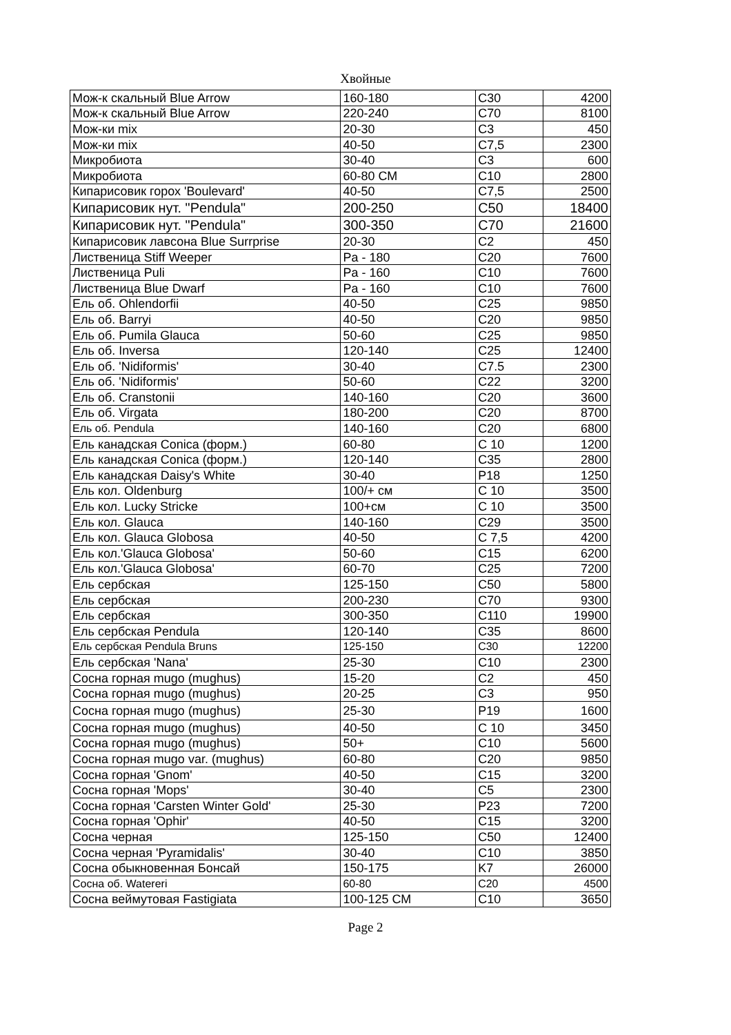Хвойные
| Мож-к скальный Blue Arrow | 160-180 | C30 | 4200 |
| Мож-к скальный Blue Arrow | 220-240 | C70 | 8100 |
| Мож-ки mix | 20-30 | C3 | 450 |
| Мож-ки mix | 40-50 | C7,5 | 2300 |
| Микробиота | 30-40 | C3 | 600 |
| Микробиота | 60-80 СМ | C10 | 2800 |
| Кипарисовик горох 'Boulevard' | 40-50 | C7,5 | 2500 |
| Кипарисовик нут. "Pendula" | 200-250 | C50 | 18400 |
| Кипарисовик нут. "Pendula" | 300-350 | C70 | 21600 |
| Кипарисовик лавсона Blue Surrprise | 20-30 | C2 | 450 |
| Лиственица Stiff Weeper | Pa - 180 | C20 | 7600 |
| Лиственица Puli | Pa - 160 | C10 | 7600 |
| Лиственица Blue Dwarf | Pa - 160 | C10 | 7600 |
| Ель об. Ohlendorfii | 40-50 | C25 | 9850 |
| Ель об. Barryi | 40-50 | C20 | 9850 |
| Ель об. Pumila Glauca | 50-60 | C25 | 9850 |
| Ель об. Inversa | 120-140 | C25 | 12400 |
| Ель об. 'Nidiformis' | 30-40 | C7.5 | 2300 |
| Ель об. 'Nidiformis' | 50-60 | C22 | 3200 |
| Ель об. Cranstonii | 140-160 | C20 | 3600 |
| Ель об. Virgata | 180-200 | C20 | 8700 |
| Ель об. Pendula | 140-160 | C20 | 6800 |
| Ель канадская Conica (форм.) | 60-80 | C 10 | 1200 |
| Ель канадская Conica (форм.) | 120-140 | C35 | 2800 |
| Ель канадская Daisy's White | 30-40 | P18 | 1250 |
| Ель кол. Oldenburg | 100/+ см | C 10 | 3500 |
| Ель кол. Lucky Stricke | 100+см | C 10 | 3500 |
| Ель кол. Glauca | 140-160 | C29 | 3500 |
| Ель кол. Glauca Globosa | 40-50 | C 7,5 | 4200 |
| Ель кол.'Glauca Globosa' | 50-60 | C15 | 6200 |
| Ель кол.'Glauca Globosa' | 60-70 | C25 | 7200 |
| Ель сербская | 125-150 | C50 | 5800 |
| Ель сербская | 200-230 | C70 | 9300 |
| Ель сербская | 300-350 | C110 | 19900 |
| Ель сербская Pendula | 120-140 | C35 | 8600 |
| Ель сербская Pendula Bruns | 125-150 | C30 | 12200 |
| Ель сербская 'Nana' | 25-30 | C10 | 2300 |
| Сосна горная mugo (mughus) | 15-20 | C2 | 450 |
| Сосна горная mugo (mughus) | 20-25 | C3 | 950 |
| Сосна горная mugo (mughus) | 25-30 | P19 | 1600 |
| Сосна горная mugo (mughus) | 40-50 | C 10 | 3450 |
| Сосна горная mugo (mughus) | 50+ | C10 | 5600 |
| Сосна горная mugo var. (mughus) | 60-80 | C20 | 9850 |
| Сосна горная 'Gnom' | 40-50 | C15 | 3200 |
| Сосна горная 'Mops' | 30-40 | C5 | 2300 |
| Сосна горная 'Carsten Winter Gold' | 25-30 | P23 | 7200 |
| Сосна горная 'Ophir' | 40-50 | C15 | 3200 |
| Сосна черная | 125-150 | C50 | 12400 |
| Сосна черная 'Pyramidalis' | 30-40 | C10 | 3850 |
| Сосна обыкновенная Бонсай | 150-175 | K7 | 26000 |
| Сосна об. Watereri | 60-80 | C20 | 4500 |
| Сосна веймутовая Fastigiata | 100-125 СМ | C10 | 3650 |
Page 2